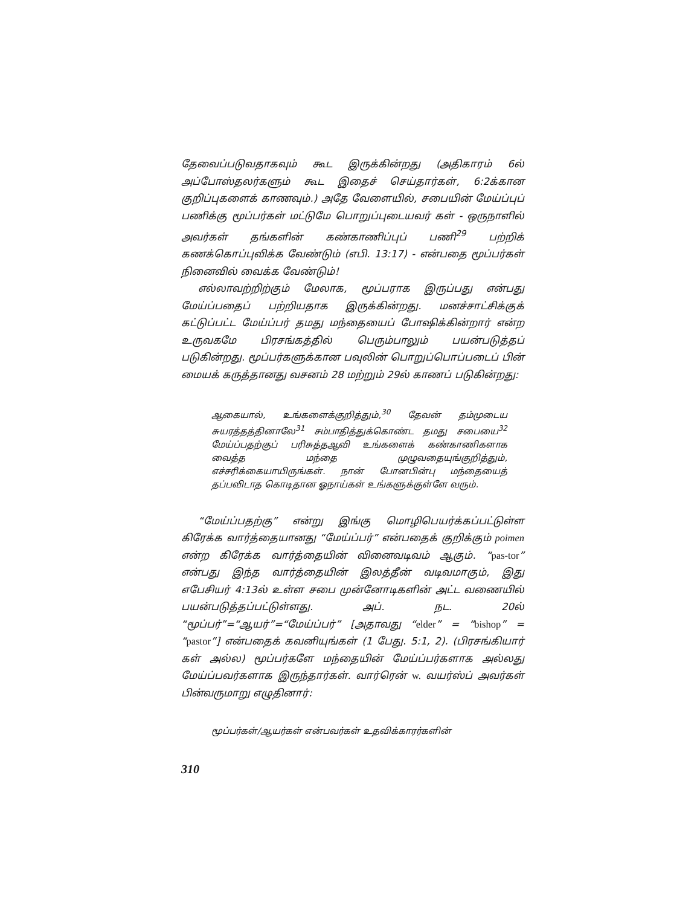தேவைப்படுவதாகவும் கூட இருக்கின்றது (அதிகாரம் 6ல் அப்போஸ்தலர்களும் கூட இதைச் செய்தார்கள், 6:2க்கான குறிப்புகளைக் காணவும்.) அதே வேளையில், சபையின் மேய்ப்புப் பணிக்கு மூப்பர்கள் மட்டுமே பொறுப்புடையவர் கள் - ஒருநாளில் அவர்கள் தங்களின் கண்காணிப்புப் பணி<sup>29</sup> பற்றிக் கணக்கொப்புவிக்க வேண்டும் (எபி. 13:17) - என்பதை மூப்பர்கள் நினைவில் வைக்க வேண்டும்!
எல்லாவற்றிற்கும் மேலாக, மூப்பராக இருப்பது என்பது மேய்ப்பதைப் பற்றியதாக இருக்கின்றது. மனச்சாட்சிக்குக் கட்டுப்பட்ட மேய்ப்பர் தமது மந்தையைப் போஷிக்கின்றார் என்ற உருவகமே பிரசங்கத்தில் பெரும்பாலும் பயன்படுத்தப் படுகின்றது. மூப்பர்களுக்கான பவுலின் பொறுப்பொப்படைப் பின் மையக் கருத்தானது வசனம் 28 மற்றும் 29ல் காணப் படுகின்றது:
ஆகையால், உங்களைக்குறித்தும்,<sup>30</sup> தேவன் தம்முடைய சுயரத்தத்தினாலே<sup>31</sup> சம்பாதித்துக்கொண்ட தமது சபையை<sup>32</sup> மேய்ப்பதற்குப் பரிசுத்தஆவி உங்களைக் கண்காணிகளாக வைத்த மந்தை முழுவதையுங்குறித்தும், எச்சரிக்கையாயிருங்கள். நான் போனபின்பு மந்தையைத் தப்பவிடாத கொடிதான ஓநாய்கள் உங்களுக்குள்ளே வரும்.
“மேய்ப்பதற்கு” என்று இங்கு மொழிபெயர்க்கப்பட்டுள்ள கிரேக்க வார்த்தையானது “மேய்ப்பர்” என்பதைக் குறிக்கும் poimen என்ற கிரேக்க வார்த்தையின் வினைவடிவம் ஆகும். “pas-tor” என்பது இந்த வார்த்தையின் இலத்தீன் வடிவமாகும், இது எபேசியர் 4:13ல் உள்ள சபை முன்னோடிகளின் அட்ட வணையில் பயன்படுத்தப்பட்டுள்ளது. அப். நட. 20ல் “மூப்பர்”=“ஆயர்”=“மேய்ப்பர்” [அதாவது “elder” = “bishop” = “pastor”] என்பதைக் கவனியுங்கள் (1 பேது. 5:1, 2). (பிரசங்கியார் கள் அல்ல) மூப்பர்களே மந்தையின் மேய்ப்பர்களாக அல்லது மேய்ப்பவர்களாக இருந்தார்கள். வார்ரென் w. வயர்ஸ்ப் அவர்கள் பின்வருமாறு எழுதினார்:
மூப்பர்கள்/ஆயர்கள் என்பவர்கள் உதவிக்காரர்களின்
310